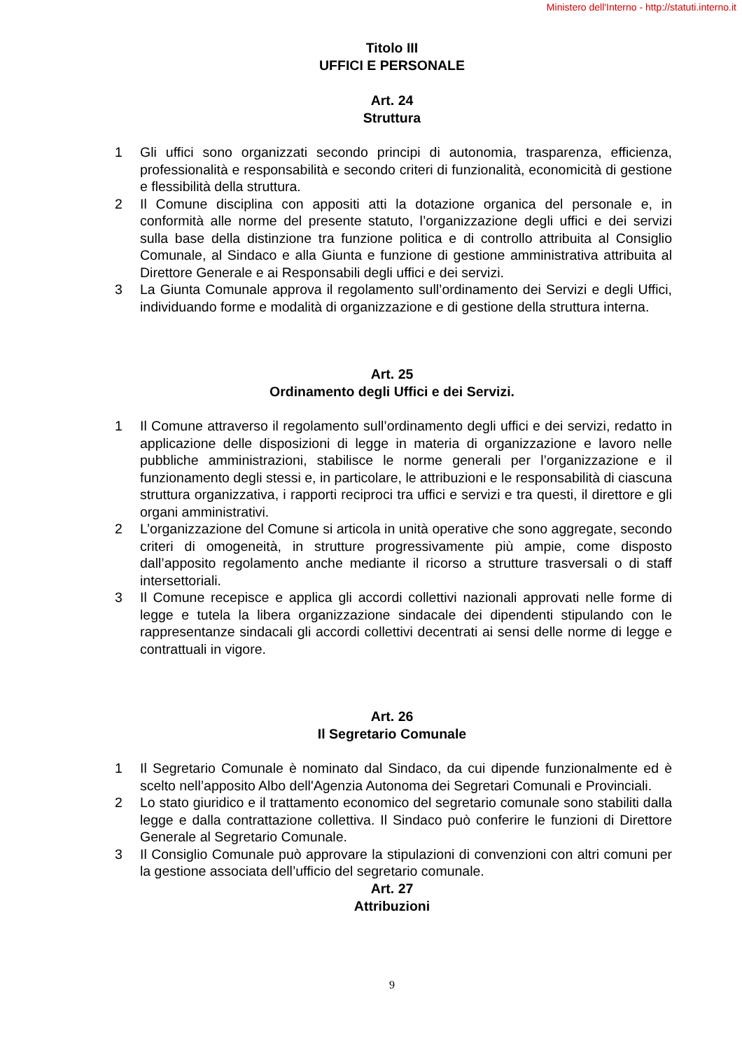Ministero dell'Interno - http://statuti.interno.it
Titolo III
UFFICI E PERSONALE
Art. 24
Struttura
1 Gli uffici sono organizzati secondo principi di autonomia, trasparenza, efficienza, professionalità e responsabilità e secondo criteri di funzionalità, economicità di gestione e flessibilità della struttura.
2 Il Comune disciplina con appositi atti la dotazione organica del personale e, in conformità alle norme del presente statuto, l’organizzazione degli uffici e dei servizi sulla base della distinzione tra funzione politica e di controllo attribuita al Consiglio Comunale, al Sindaco e alla Giunta e funzione di gestione amministrativa attribuita al Direttore Generale e ai Responsabili degli uffici e dei servizi.
3 La Giunta Comunale approva il regolamento sull’ordinamento dei Servizi e degli Uffici, individuando forme e modalità di organizzazione e di gestione della struttura interna.
Art. 25
Ordinamento degli Uffici e dei Servizi.
1 Il Comune attraverso il regolamento sull’ordinamento degli uffici e dei servizi, redatto in applicazione delle disposizioni di legge in materia di organizzazione e lavoro nelle pubbliche amministrazioni, stabilisce le norme generali per l’organizzazione e il funzionamento degli stessi e, in particolare, le attribuzioni e le responsabilità di ciascuna struttura organizzativa, i rapporti reciproci tra uffici e servizi e tra questi, il direttore e gli organi amministrativi.
2 L’organizzazione del Comune si articola in unità operative che sono aggregate, secondo criteri di omogeneità, in strutture progressivamente più ampie, come disposto dall’apposito regolamento anche mediante il ricorso a strutture trasversali o di staff intersettoriali.
3 Il Comune recepisce e applica gli accordi collettivi nazionali approvati nelle forme di legge e tutela la libera organizzazione sindacale dei dipendenti stipulando con le rappresentanze sindacali gli accordi collettivi decentrati ai sensi delle norme di legge e contrattuali in vigore.
Art. 26
Il Segretario Comunale
1 Il Segretario Comunale è nominato dal Sindaco, da cui dipende funzionalmente ed è scelto nell’apposito Albo dell'Agenzia Autonoma dei Segretari Comunali e Provinciali.
2 Lo stato giuridico e il trattamento economico del segretario comunale sono stabiliti dalla legge e dalla contrattazione collettiva. Il Sindaco può conferire le funzioni di Direttore Generale al Segretario Comunale.
3 Il Consiglio Comunale può approvare la stipulazioni di convenzioni con altri comuni per la gestione associata dell’ufficio del segretario comunale.
Art. 27
Attribuzioni
9